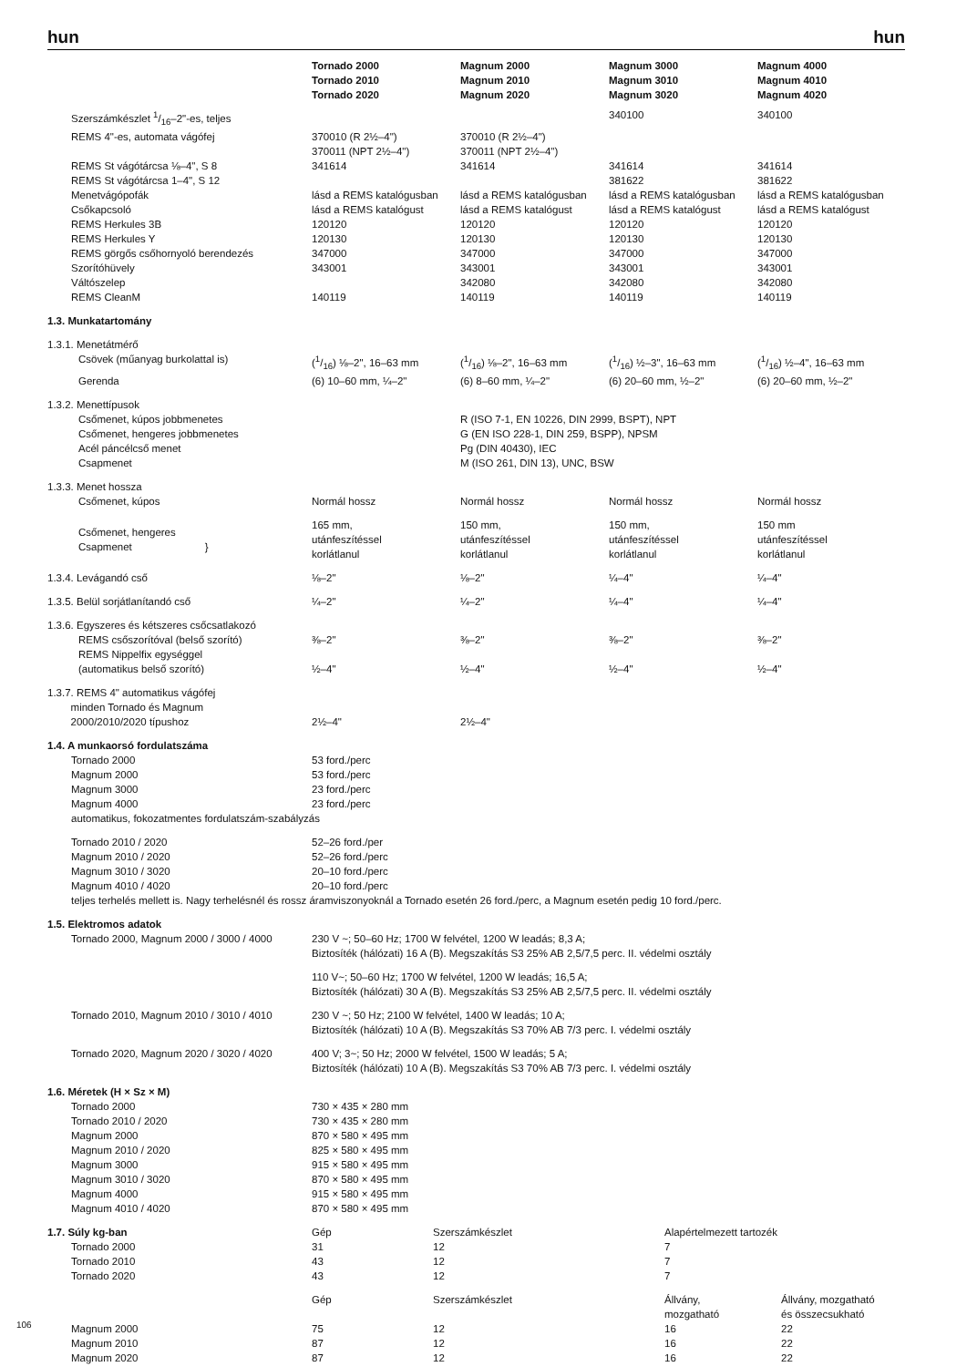hun hun
| | Tornado 2000 Tornado 2010 Tornado 2020 | Magnum 2000 Magnum 2010 Magnum 2020 | Magnum 3000 Magnum 3010 Magnum 3020 | Magnum 4000 Magnum 4010 Magnum 4020 |
| Szerszámkészlet 1/16–2"-es, teljes | | | 340100 | 340100 |
| REMS 4"-es, automata vágófej | 370010 (R 2½–4") 370011 (NPT 2½–4") | 370010 (R 2½–4") 370011 (NPT 2½–4") | | |
| REMS St vágótárcsa ⅛–4", S 8 | 341614 | 341614 | 341614 | 341614 |
| REMS St vágótárcsa 1–4", S 12 | | | 381622 | 381622 |
| Menetvágópofák | lásd a REMS katalógusban | lásd a REMS katalógusban | lásd a REMS katalógusban | lásd a REMS katalógusban |
| Csőkapcsoló | lásd a REMS katalógust | lásd a REMS katalógust | lásd a REMS katalógust | lásd a REMS katalógust |
| REMS Herkules 3B | 120120 | 120120 | 120120 | 120120 |
| REMS Herkules Y | 120130 | 120130 | 120130 | 120130 |
| REMS görgős csőhornyoló berendezés | 347000 | 347000 | 347000 | 347000 |
| Szorítóhüvely | 343001 | 343001 | 343001 | 343001 |
| Váltószelep | | 342080 | 342080 | 342080 |
| REMS CleanM | 140119 | 140119 | 140119 | 140119 |
| 1.3. Munkatartomány | | | | |
| 1.3.1. Menetátmérő | | | | |
| Csövek (műanyag burkolattal is) | (1/16) ⅛–2", 16–63 mm | (1/16) ⅛–2", 16–63 mm | (1/16) ½–3", 16–63 mm | (1/16) ½–4", 16–63 mm |
| Gerenda | (6) 10–60 mm, ¼–2" | (6) 8–60 mm, ¼–2" | (6) 20–60 mm, ½–2" | (6) 20–60 mm, ½–2" |
| 1.3.2. Menettípusok | | | | |
| Csőmenet, kúpos jobbmenetes | | R (ISO 7-1, EN 10226, DIN 2999, BSPT), NPT | | |
| Csőmenet, hengeres jobbmenetes | | G (EN ISO 228-1, DIN 259, BSPP), NPSM | | |
| Acél páncélcső menet | | Pg (DIN 40430), IEC | | |
| Csapmenet | | M (ISO 261, DIN 13), UNC, BSW | | |
| 1.3.3. Menet hossza | | | | |
| Csőmenet, kúpos | Normál hossz | Normál hossz | Normál hossz | Normál hossz |
| Csőmenet, hengeres Csapmenet } | 165 mm, utánfeszítéssel korlátlanul | 150 mm, utánfeszítéssel korlátlanul | 150 mm, utánfeszítéssel korlátlanul | 150 mm utánfeszítéssel korlátlanul |
| 1.3.4. Levágandó cső | ⅛–2" | ⅛–2" | ¼–4" | ¼–4" |
| 1.3.5. Belül sorjátlanítandó cső | ¼–2" | ¼–2" | ¼–4" | ¼–4" |
| 1.3.6. Egyszeres és kétszeres csőcsatlakozó | | | | |
| REMS csőszorítóval (belső szorító) | ⅜–2" | ⅜–2" | ⅜–2" | ⅜–2" |
| REMS Nippelfix egységgel (automatikus belső szorító) | ½–4" | ½–4" | ½–4" | ½–4" |
| 1.3.7. REMS 4" automatikus vágófej minden Tornado és Magnum 2000/2010/2020 típushoz | 2½–4" | 2½–4" | | |
| 1.4. A munkaorsó fordulatszáma | | | | |
| Tornado 2000 | 53 ford./perc | | | |
| Magnum 2000 | 53 ford./perc | | | |
| Magnum 3000 | 23 ford./perc | | | |
| Magnum 4000 | 23 ford./perc | | | |
| automatikus, fokozatmentes fordulatszám-szabályzás | | | | |
| Tornado 2010 / 2020 | 52–26 ford./per | | | |
| Magnum 2010 / 2020 | 52–26 ford./perc | | | |
| Magnum 3010 / 3020 | 20–10 ford./perc | | | |
| Magnum 4010 / 4020 | 20–10 ford./perc | | | |
| teljes terhelés mellett is. Nagy terhelésnél és rossz áramviszonyoknál a Tornado esetén 26 ford./perc, a Magnum esetén pedig 10 ford./perc. | | | | |
| 1.5. Elektromos adatok | | | | |
| Tornado 2000, Magnum 2000 / 3000 / 4000 | 230 V ~; 50–60 Hz; 1700 W felvétel, 1200 W leadás; 8,3 A; Biztosíték (hálózati) 16 A (B). Megszakítás S3 25% AB 2,5/7,5 perc. II. védelmi osztály | | | |
| | 110 V~; 50–60 Hz; 1700 W felvétel, 1200 W leadás; 16,5 A; Biztosíték (hálózati) 30 A (B). Megszakítás S3 25% AB 2,5/7,5 perc. II. védelmi osztály | | | |
| Tornado 2010, Magnum 2010 / 3010 / 4010 | 230 V ~; 50 Hz; 2100 W felvétel, 1400 W leadás; 10 A; Biztosíték (hálózati) 10 A (B). Megszakítás S3 70% AB 7/3 perc. I. védelmi osztály | | | |
| Tornado 2020, Magnum 2020 / 3020 / 4020 | 400 V; 3~; 50 Hz; 2000 W felvétel, 1500 W leadás; 5 A; Biztosíték (hálózati) 10 A (B). Megszakítás S3 70% AB 7/3 perc. I. védelmi osztály | | | |
| 1.6. Méretek (H × Sz × M) | | | | |
| Tornado 2000 | 730 × 435 × 280 mm | | | |
| Tornado 2010 / 2020 | 730 × 435 × 280 mm | | | |
| Magnum 2000 | 870 × 580 × 495 mm | | | |
| Magnum 2010 / 2020 | 825 × 580 × 495 mm | | | |
| Magnum 3000 | 915 × 580 × 495 mm | | | |
| Magnum 3010 / 3020 | 870 × 580 × 495 mm | | | |
| Magnum 4000 | 915 × 580 × 495 mm | | | |
| Magnum 4010 / 4020 | 870 × 580 × 495 mm | | | |
| 1.7. Súly kg-ban | Gép | Szerszámkészlet | Alapértelmezett tartozék | |
| Tornado 2000 | 31 | 12 | 7 | |
| Tornado 2010 | 43 | 12 | 7 | |
| Tornado 2020 | 43 | 12 | 7 | |
| | Gép | Szerszámkészlet | Állvány, mozgatható | Állvány, mozgatható és összecsukható |
| Magnum 2000 | 75 | 12 | 16 | 22 |
| Magnum 2010 | 87 | 12 | 16 | 22 |
| Magnum 2020 | 87 | 12 | 16 | 22 |
106